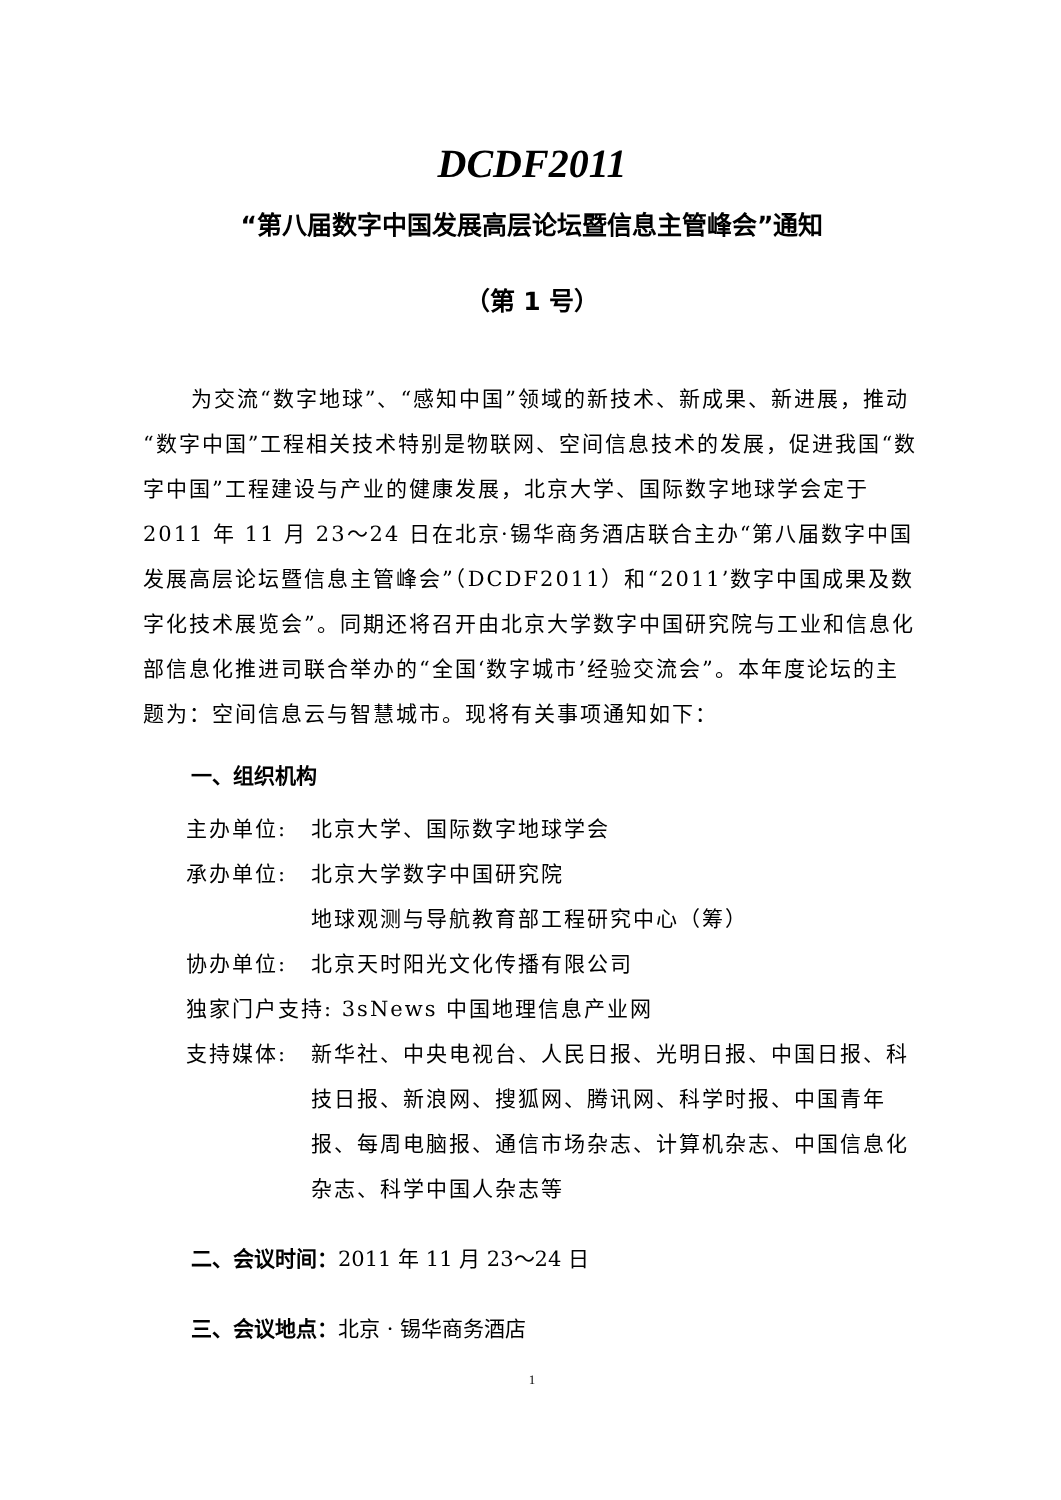DCDF2011
“第八届数字中国发展高层论坛暨信息主管峰会”通知
（第 1 号）
为交流“数字地球”、“感知中国”领域的新技术、新成果、新进展，推动“数字中国”工程相关技术特别是物联网、空间信息技术的发展，促进我国“数字中国”工程建设与产业的健康发展，北京大学、国际数字地球学会定于 2011 年 11 月 23～24 日在北京·锡华商务酒店联合主办“第八届数字中国发展高层论坛暨信息主管峰会”（DCDF2011）和“2011’数字中国成果及数字化技术展览会”。同期还将召开由北京大学数字中国研究院与工业和信息化部信息化推进司联合举办的“全国‘数字城市’经验交流会”。本年度论坛的主题为：空间信息云与智慧城市。现将有关事项通知如下：
一、组织机构
主办单位: 北京大学、国际数字地球学会
承办单位: 北京大学数字中国研究院
地球观测与导航教育部工程研究中心（筹）
协办单位: 北京天时阳光文化传播有限公司
独家门户支持: 3sNews 中国地理信息产业网
支持媒体: 新华社、中央电视台、人民日报、光明日报、中国日报、科技日报、新浪网、搜狐网、腾讯网、科学时报、中国青年报、每周电脑报、通信市场杂志、计算机杂志、中国信息化杂志、科学中国人杂志等
二、会议时间：2011 年 11 月 23～24 日
三、会议地点：北京 · 锡华商务酒店
1